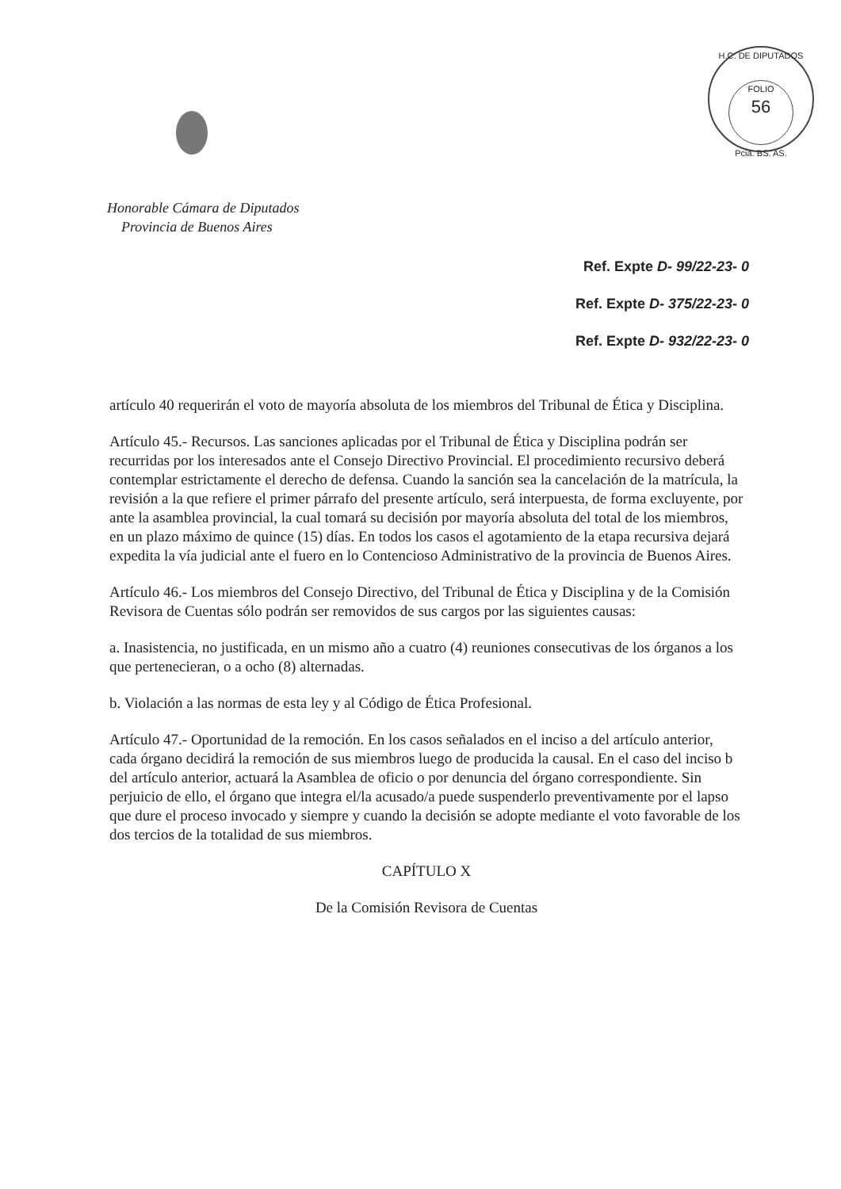H.C. DE DIPUTADOS
FOLIO
56
Pcia. BS. AS.
Honorable Cámara de Diputados
Provincia de Buenos Aires
Ref. Expte D- 99/22-23- 0
Ref. Expte D- 375/22-23- 0
Ref. Expte D- 932/22-23- 0
artículo 40 requerirán el voto de mayoría absoluta de los miembros del Tribunal de Ética y Disciplina.
Artículo 45.- Recursos. Las sanciones aplicadas por el Tribunal de Ética y Disciplina podrán ser recurridas por los interesados ante el Consejo Directivo Provincial. El procedimiento recursivo deberá contemplar estrictamente el derecho de defensa. Cuando la sanción sea la cancelación de la matrícula, la revisión a la que refiere el primer párrafo del presente artículo, será interpuesta, de forma excluyente, por ante la asamblea provincial, la cual tomará su decisión por mayoría absoluta del total de los miembros, en un plazo máximo de quince (15) días. En todos los casos el agotamiento de la etapa recursiva dejará expedita la vía judicial ante el fuero en lo Contencioso Administrativo de la provincia de Buenos Aires.
Artículo 46.- Los miembros del Consejo Directivo, del Tribunal de Ética y Disciplina y de la Comisión Revisora de Cuentas sólo podrán ser removidos de sus cargos por las siguientes causas:
a. Inasistencia, no justificada, en un mismo año a cuatro (4) reuniones consecutivas de los órganos a los que pertenecieran, o a ocho (8) alternadas.
b. Violación a las normas de esta ley y al Código de Ética Profesional.
Artículo 47.- Oportunidad de la remoción. En los casos señalados en el inciso a del artículo anterior, cada órgano decidirá la remoción de sus miembros luego de producida la causal. En el caso del inciso b del artículo anterior, actuará la Asamblea de oficio o por denuncia del órgano correspondiente. Sin perjuicio de ello, el órgano que integra el/la acusado/a puede suspenderlo preventivamente por el lapso que dure el proceso invocado y siempre y cuando la decisión se adopte mediante el voto favorable de los dos tercios de la totalidad de sus miembros.
CAPÍTULO X
De la Comisión Revisora de Cuentas